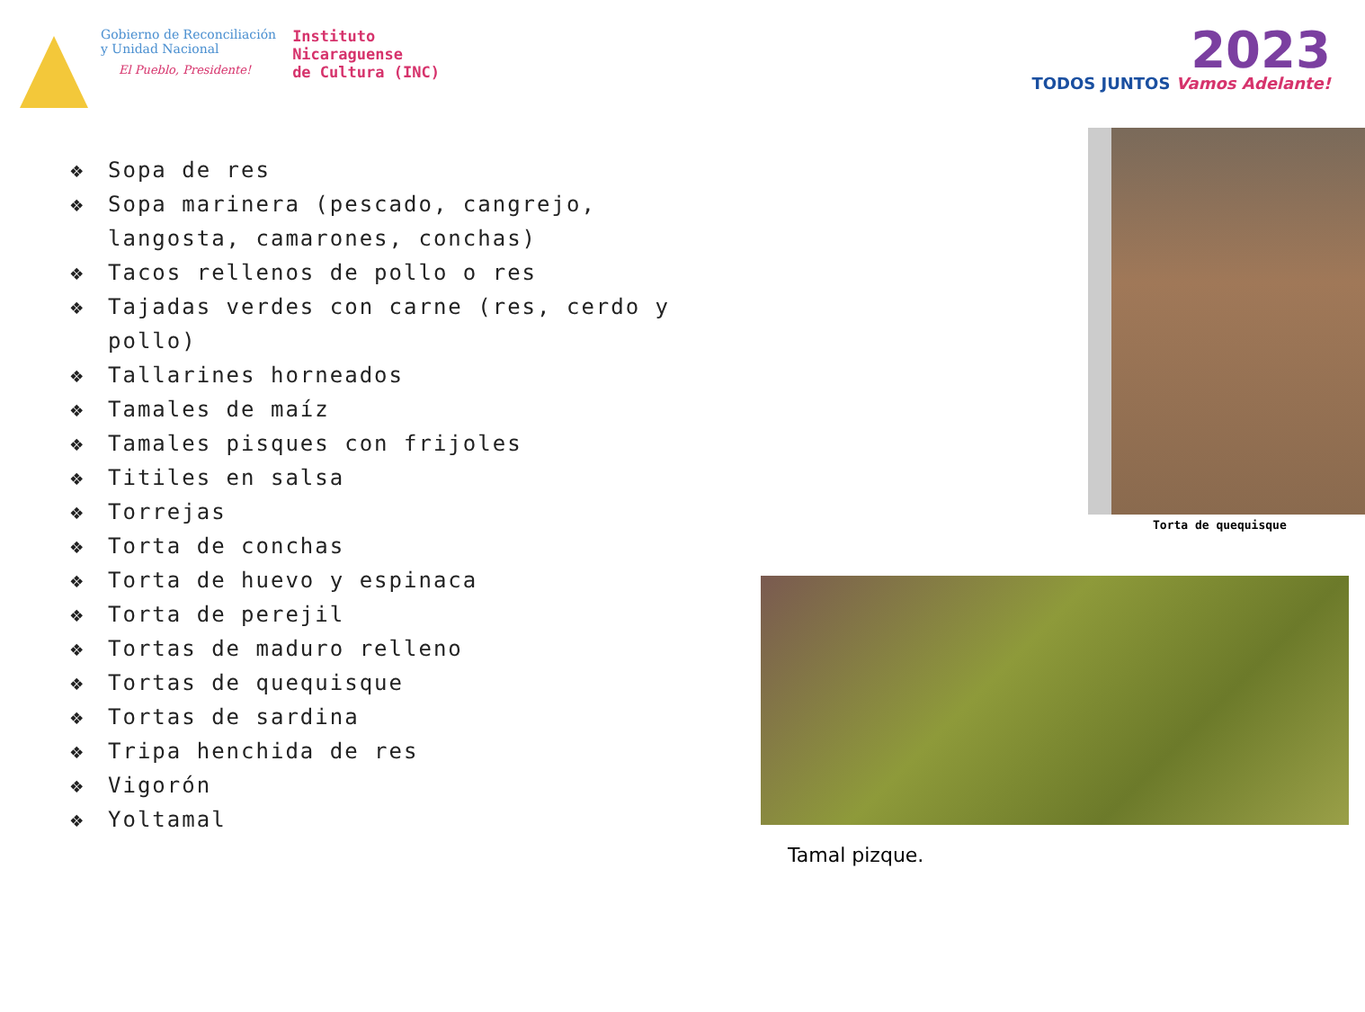Gobierno de Reconciliación
y Unidad Nacional
El Pueblo, Presidente!
Instituto
Nicaraguense
de Cultura (INC)
2023
TODOS JUNTOS Vamos Adelante!
❖ Sopa de res
❖ Sopa marinera (pescado, cangrejo, langosta, camarones, conchas)
❖ Tacos rellenos de pollo o res
❖ Tajadas verdes con carne (res, cerdo y pollo)
❖ Tallarines horneados
❖ Tamales de maíz
❖ Tamales pisques con frijoles
❖ Titiles en salsa
❖ Torrejas
❖ Torta de conchas
❖ Torta de huevo y espinaca
❖ Torta de perejil
❖ Tortas de maduro relleno
❖ Tortas de quequisque
❖ Tortas de sardina
❖ Tripa henchida de res
❖ Vigorón
❖ Yoltamal
Torta de quequisque
Tamal pizque.